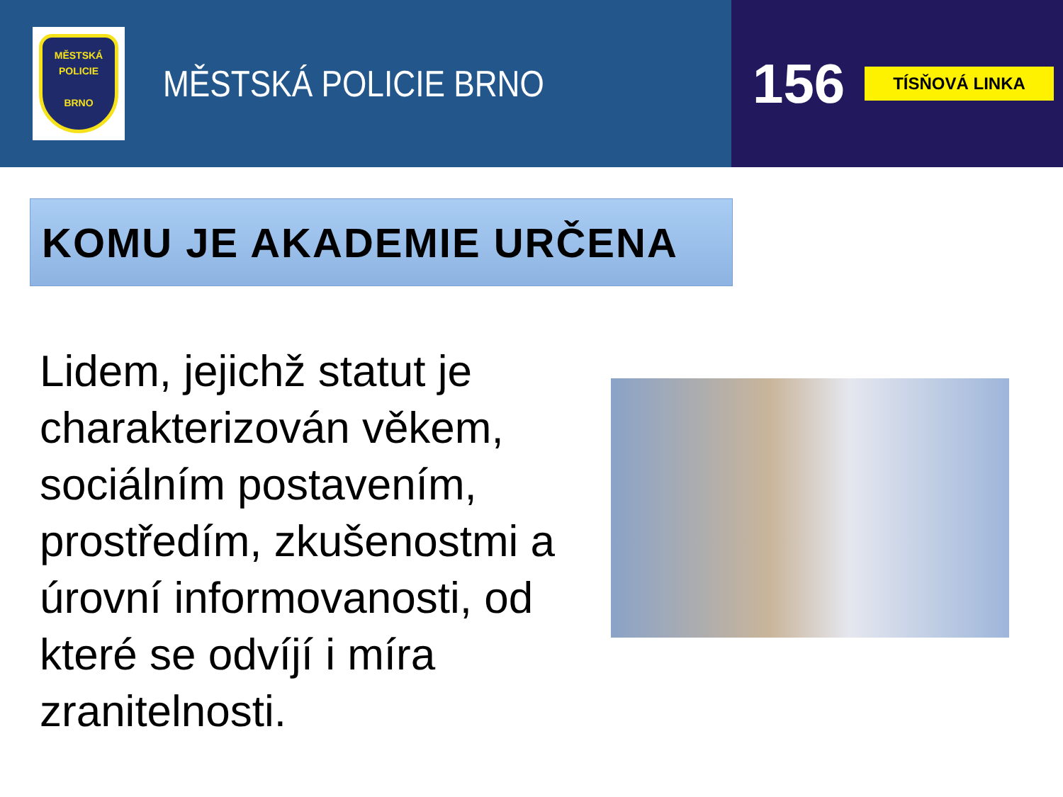MĚSTSKÁ
POLICIE
BRNO
MĚSTSKÁ POLICIE BRNO
156
TÍSŇOVÁ LINKA
KOMU JE AKADEMIE URČENA
Lidem, jejichž statut je charakterizován věkem, sociálním postavením, prostředím, zkušenostmi a úrovní informovanosti, od které se odvíjí i míra zranitelnosti.